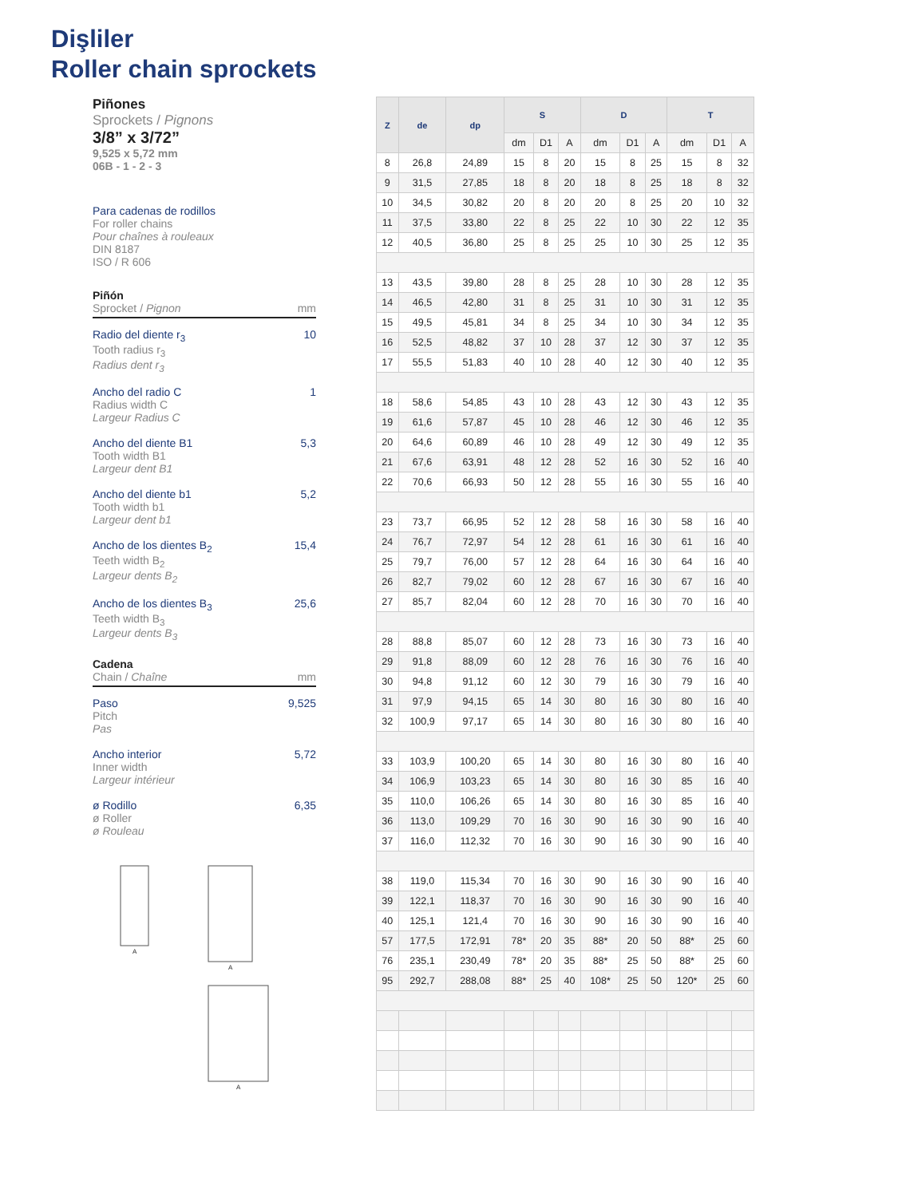Dişliler
Roller chain sprockets
Piñones
Sprockets / Pignons
3/8” x 3/72”
9,525 x 5,72 mm
06B - 1 - 2 - 3
Para cadenas de rodillos
For roller chains
Pour chaînes à rouleaux
DIN 8187
ISO / R 606
Piñón
Sprocket / Pignon mm
Radio del diente r<sub>3</sub>
Tooth radius r<sub>3</sub>
Radius dent r<sub>3</sub>
10
Ancho del radio C
Radius width C
Largeur Radius C
1
Ancho del diente B1
Tooth width B1
Largeur dent B1
5,3
Ancho del diente b1
Tooth width b1
Largeur dent b1
5,2
Ancho de los dientes B<sub>2</sub>
Teeth width B<sub>2</sub>
Largeur dents B<sub>2</sub>
15,4
Ancho de los dientes B<sub>3</sub>
Teeth width B<sub>3</sub>
Largeur dents B<sub>3</sub>
25,6
Cadena
Chain / Chaîne mm
Paso
Pitch
Pas
9,525
Ancho interior
Inner width
Largeur intérieur
5,72
ø Rodillo
ø Roller
ø Rouleau
6,35
A
A
A
| Z | de | dp | S | | | D | | | T | | |
| --- | --- | --- | --- | --- | --- | --- | --- | --- | --- | --- | --- |
| | | | dm | D1 | A | dm | D1 | A | dm | D1 | A |
| 8 | 26,8 | 24,89 | 15 | 8 | 20 | 15 | 8 | 25 | 15 | 8 | 32 |
| 9 | 31,5 | 27,85 | 18 | 8 | 20 | 18 | 8 | 25 | 18 | 8 | 32 |
| 10 | 34,5 | 30,82 | 20 | 8 | 20 | 20 | 8 | 25 | 20 | 10 | 32 |
| 11 | 37,5 | 33,80 | 22 | 8 | 25 | 22 | 10 | 30 | 22 | 12 | 35 |
| 12 | 40,5 | 36,80 | 25 | 8 | 25 | 25 | 10 | 30 | 25 | 12 | 35 |
| 13 | 43,5 | 39,80 | 28 | 8 | 25 | 28 | 10 | 30 | 28 | 12 | 35 |
| 14 | 46,5 | 42,80 | 31 | 8 | 25 | 31 | 10 | 30 | 31 | 12 | 35 |
| 15 | 49,5 | 45,81 | 34 | 8 | 25 | 34 | 10 | 30 | 34 | 12 | 35 |
| 16 | 52,5 | 48,82 | 37 | 10 | 28 | 37 | 12 | 30 | 37 | 12 | 35 |
| 17 | 55,5 | 51,83 | 40 | 10 | 28 | 40 | 12 | 30 | 40 | 12 | 35 |
| 18 | 58,6 | 54,85 | 43 | 10 | 28 | 43 | 12 | 30 | 43 | 12 | 35 |
| 19 | 61,6 | 57,87 | 45 | 10 | 28 | 46 | 12 | 30 | 46 | 12 | 35 |
| 20 | 64,6 | 60,89 | 46 | 10 | 28 | 49 | 12 | 30 | 49 | 12 | 35 |
| 21 | 67,6 | 63,91 | 48 | 12 | 28 | 52 | 16 | 30 | 52 | 16 | 40 |
| 22 | 70,6 | 66,93 | 50 | 12 | 28 | 55 | 16 | 30 | 55 | 16 | 40 |
| 23 | 73,7 | 66,95 | 52 | 12 | 28 | 58 | 16 | 30 | 58 | 16 | 40 |
| 24 | 76,7 | 72,97 | 54 | 12 | 28 | 61 | 16 | 30 | 61 | 16 | 40 |
| 25 | 79,7 | 76,00 | 57 | 12 | 28 | 64 | 16 | 30 | 64 | 16 | 40 |
| 26 | 82,7 | 79,02 | 60 | 12 | 28 | 67 | 16 | 30 | 67 | 16 | 40 |
| 27 | 85,7 | 82,04 | 60 | 12 | 28 | 70 | 16 | 30 | 70 | 16 | 40 |
| 28 | 88,8 | 85,07 | 60 | 12 | 28 | 73 | 16 | 30 | 73 | 16 | 40 |
| 29 | 91,8 | 88,09 | 60 | 12 | 28 | 76 | 16 | 30 | 76 | 16 | 40 |
| 30 | 94,8 | 91,12 | 60 | 12 | 30 | 79 | 16 | 30 | 79 | 16 | 40 |
| 31 | 97,9 | 94,15 | 65 | 14 | 30 | 80 | 16 | 30 | 80 | 16 | 40 |
| 32 | 100,9 | 97,17 | 65 | 14 | 30 | 80 | 16 | 30 | 80 | 16 | 40 |
| 33 | 103,9 | 100,20 | 65 | 14 | 30 | 80 | 16 | 30 | 80 | 16 | 40 |
| 34 | 106,9 | 103,23 | 65 | 14 | 30 | 80 | 16 | 30 | 85 | 16 | 40 |
| 35 | 110,0 | 106,26 | 65 | 14 | 30 | 80 | 16 | 30 | 85 | 16 | 40 |
| 36 | 113,0 | 109,29 | 70 | 16 | 30 | 90 | 16 | 30 | 90 | 16 | 40 |
| 37 | 116,0 | 112,32 | 70 | 16 | 30 | 90 | 16 | 30 | 90 | 16 | 40 |
| 38 | 119,0 | 115,34 | 70 | 16 | 30 | 90 | 16 | 30 | 90 | 16 | 40 |
| 39 | 122,1 | 118,37 | 70 | 16 | 30 | 90 | 16 | 30 | 90 | 16 | 40 |
| 40 | 125,1 | 121,4 | 70 | 16 | 30 | 90 | 16 | 30 | 90 | 16 | 40 |
| 57 | 177,5 | 172,91 | 78* | 20 | 35 | 88* | 20 | 50 | 88* | 25 | 60 |
| 76 | 235,1 | 230,49 | 78* | 20 | 35 | 88* | 25 | 50 | 88* | 25 | 60 |
| 95 | 292,7 | 288,08 | 88* | 25 | 40 | 108* | 25 | 50 | 120* | 25 | 60 |